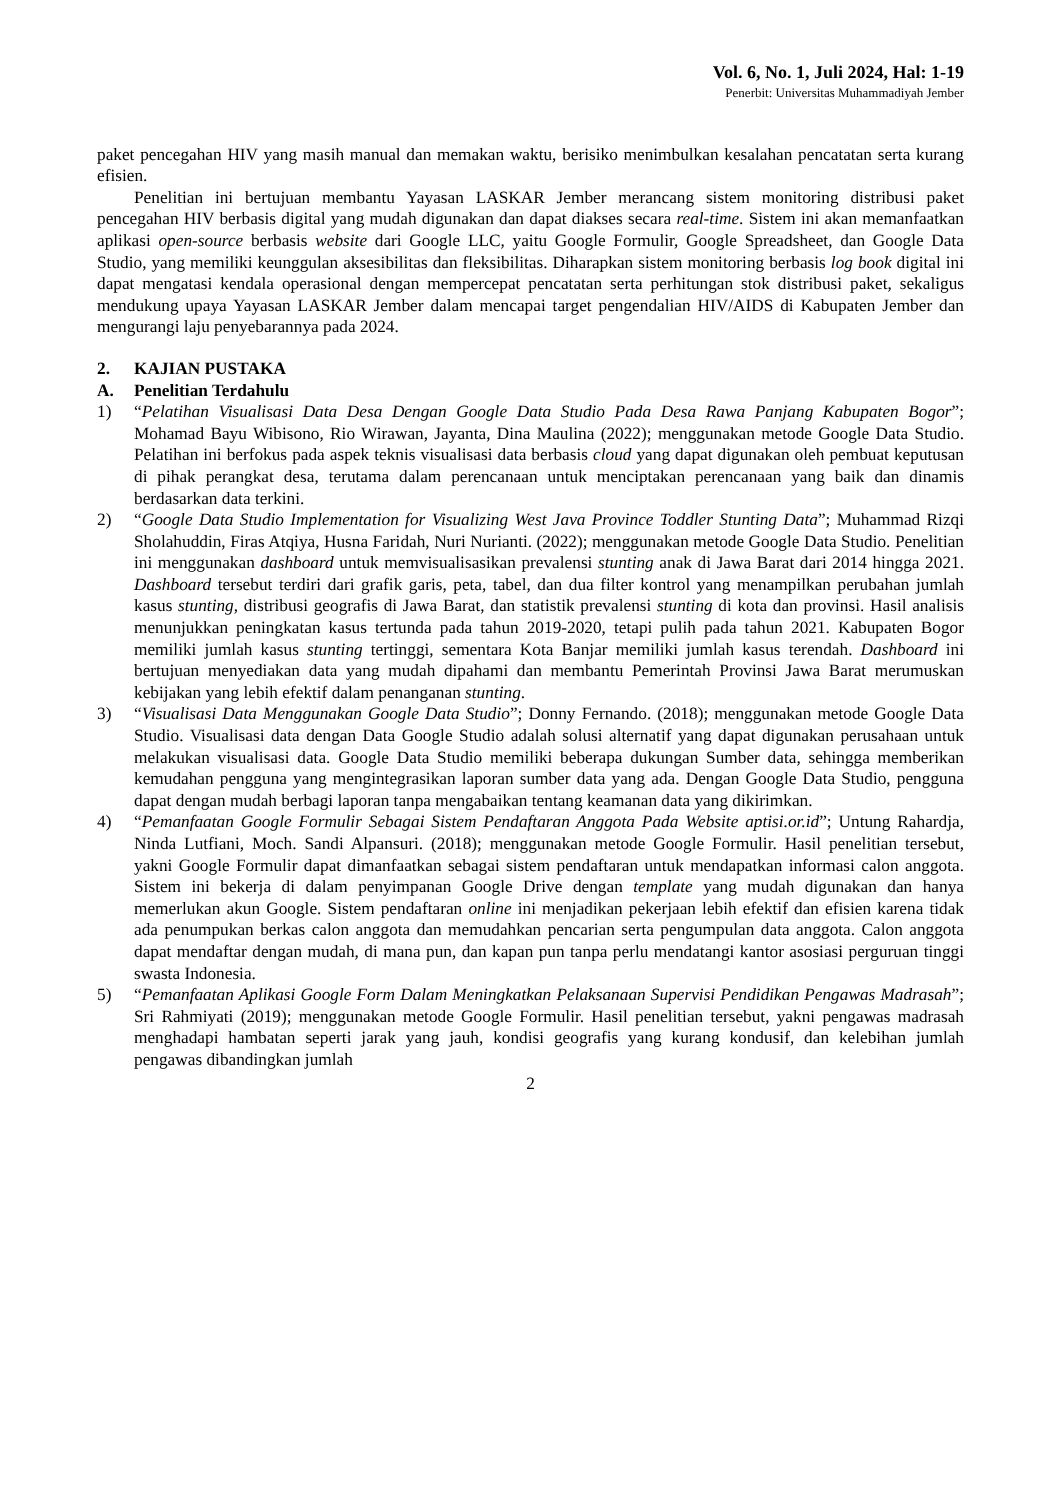Vol. 6, No. 1, Juli 2024, Hal: 1-19
Penerbit: Universitas Muhammadiyah Jember
paket pencegahan HIV yang masih manual dan memakan waktu, berisiko menimbulkan kesalahan pencatatan serta kurang efisien.
Penelitian ini bertujuan membantu Yayasan LASKAR Jember merancang sistem monitoring distribusi paket pencegahan HIV berbasis digital yang mudah digunakan dan dapat diakses secara real-time. Sistem ini akan memanfaatkan aplikasi open-source berbasis website dari Google LLC, yaitu Google Formulir, Google Spreadsheet, dan Google Data Studio, yang memiliki keunggulan aksesibilitas dan fleksibilitas. Diharapkan sistem monitoring berbasis log book digital ini dapat mengatasi kendala operasional dengan mempercepat pencatatan serta perhitungan stok distribusi paket, sekaligus mendukung upaya Yayasan LASKAR Jember dalam mencapai target pengendalian HIV/AIDS di Kabupaten Jember dan mengurangi laju penyebarannya pada 2024.
2. KAJIAN PUSTAKA
A. Penelitian Terdahulu
1) “Pelatihan Visualisasi Data Desa Dengan Google Data Studio Pada Desa Rawa Panjang Kabupaten Bogor”; Mohamad Bayu Wibisono, Rio Wirawan, Jayanta, Dina Maulina (2022); menggunakan metode Google Data Studio. Pelatihan ini berfokus pada aspek teknis visualisasi data berbasis cloud yang dapat digunakan oleh pembuat keputusan di pihak perangkat desa, terutama dalam perencanaan untuk menciptakan perencanaan yang baik dan dinamis berdasarkan data terkini.
2) “Google Data Studio Implementation for Visualizing West Java Province Toddler Stunting Data”; Muhammad Rizqi Sholahuddin, Firas Atqiya, Husna Faridah, Nuri Nurianti. (2022); menggunakan metode Google Data Studio. Penelitian ini menggunakan dashboard untuk memvisualisasikan prevalensi stunting anak di Jawa Barat dari 2014 hingga 2021. Dashboard tersebut terdiri dari grafik garis, peta, tabel, dan dua filter kontrol yang menampilkan perubahan jumlah kasus stunting, distribusi geografis di Jawa Barat, dan statistik prevalensi stunting di kota dan provinsi. Hasil analisis menunjukkan peningkatan kasus tertunda pada tahun 2019-2020, tetapi pulih pada tahun 2021. Kabupaten Bogor memiliki jumlah kasus stunting tertinggi, sementara Kota Banjar memiliki jumlah kasus terendah. Dashboard ini bertujuan menyediakan data yang mudah dipahami dan membantu Pemerintah Provinsi Jawa Barat merumuskan kebijakan yang lebih efektif dalam penanganan stunting.
3) “Visualisasi Data Menggunakan Google Data Studio”; Donny Fernando. (2018); menggunakan metode Google Data Studio. Visualisasi data dengan Data Google Studio adalah solusi alternatif yang dapat digunakan perusahaan untuk melakukan visualisasi data. Google Data Studio memiliki beberapa dukungan Sumber data, sehingga memberikan kemudahan pengguna yang mengintegrasikan laporan sumber data yang ada. Dengan Google Data Studio, pengguna dapat dengan mudah berbagi laporan tanpa mengabaikan tentang keamanan data yang dikirimkan.
4) “Pemanfaatan Google Formulir Sebagai Sistem Pendaftaran Anggota Pada Website aptisi.or.id”; Untung Rahardja, Ninda Lutfiani, Moch. Sandi Alpansuri. (2018); menggunakan metode Google Formulir. Hasil penelitian tersebut, yakni Google Formulir dapat dimanfaatkan sebagai sistem pendaftaran untuk mendapatkan informasi calon anggota. Sistem ini bekerja di dalam penyimpanan Google Drive dengan template yang mudah digunakan dan hanya memerlukan akun Google. Sistem pendaftaran online ini menjadikan pekerjaan lebih efektif dan efisien karena tidak ada penumpukan berkas calon anggota dan memudahkan pencarian serta pengumpulan data anggota. Calon anggota dapat mendaftar dengan mudah, di mana pun, dan kapan pun tanpa perlu mendatangi kantor asosiasi perguruan tinggi swasta Indonesia.
5) “Pemanfaatan Aplikasi Google Form Dalam Meningkatkan Pelaksanaan Supervisi Pendidikan Pengawas Madrasah”; Sri Rahmiyati (2019); menggunakan metode Google Formulir. Hasil penelitian tersebut, yakni pengawas madrasah menghadapi hambatan seperti jarak yang jauh, kondisi geografis yang kurang kondusif, dan kelebihan jumlah pengawas dibandingkan jumlah
2